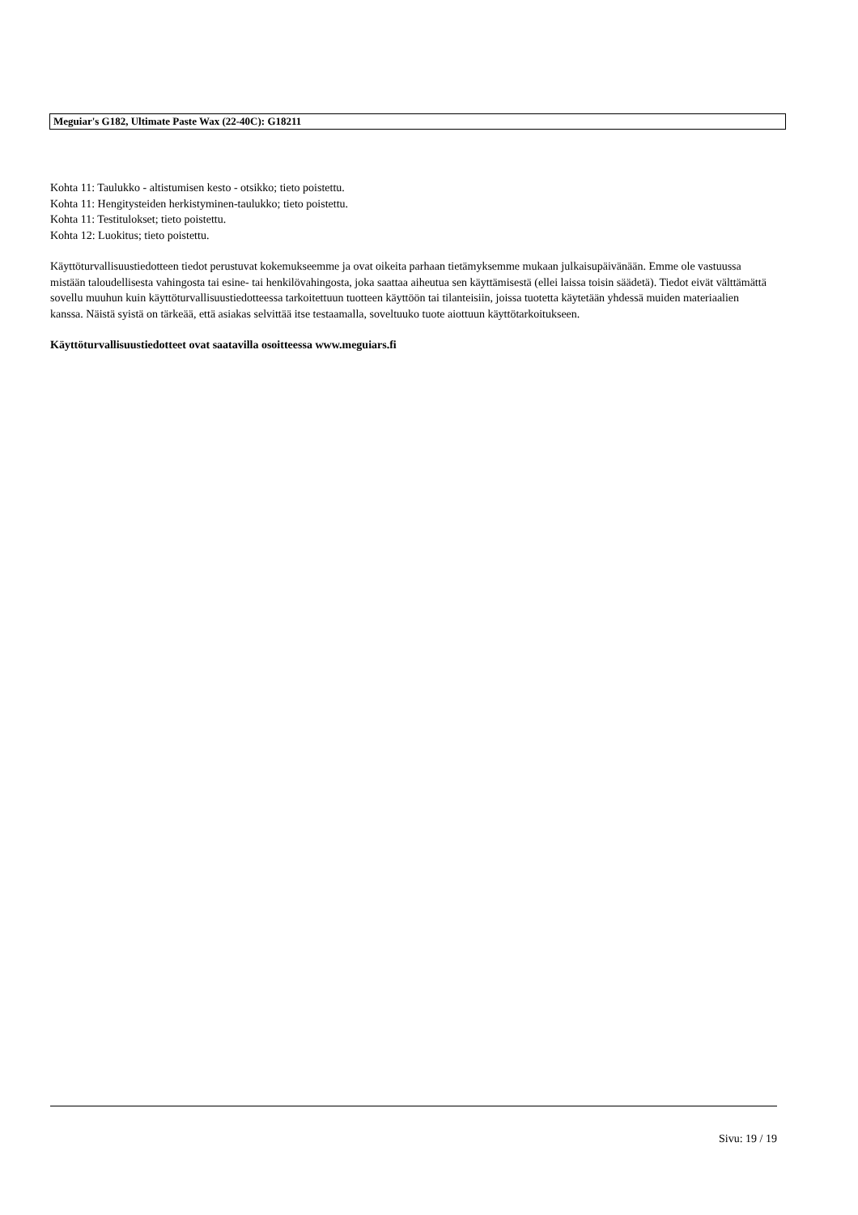Meguiar's G182, Ultimate Paste Wax (22-40C): G18211
Kohta 11: Taulukko - altistumisen kesto - otsikko; tieto poistettu.
Kohta 11: Hengitysteiden herkistyminen-taulukko; tieto poistettu.
Kohta 11: Testitulokset; tieto poistettu.
Kohta 12: Luokitus; tieto poistettu.
Käyttöturvallisuustiedotteen tiedot perustuvat kokemukseemme ja ovat oikeita parhaan tietämyksemme mukaan julkaisupäivänään. Emme ole vastuussa mistään taloudellisesta vahingosta tai esine- tai henkilövahingosta, joka saattaa aiheutua sen käyttämisestä (ellei laissa toisin säädetä). Tiedot eivät välttämättä sovellu muuhun kuin käyttöturvallisuustiedotteessa tarkoitettuun tuotteen käyttöön tai tilanteisiin, joissa tuotetta käytetään yhdessä muiden materiaalien kanssa. Näistä syistä on tärkeää, että asiakas selvittää itse testaamalla, soveltuuko tuote aiottuun käyttötarkoitukseen.
Käyttöturvallisuustiedotteet ovat saatavilla osoitteessa www.meguiars.fi
Sivu: 19 / 19